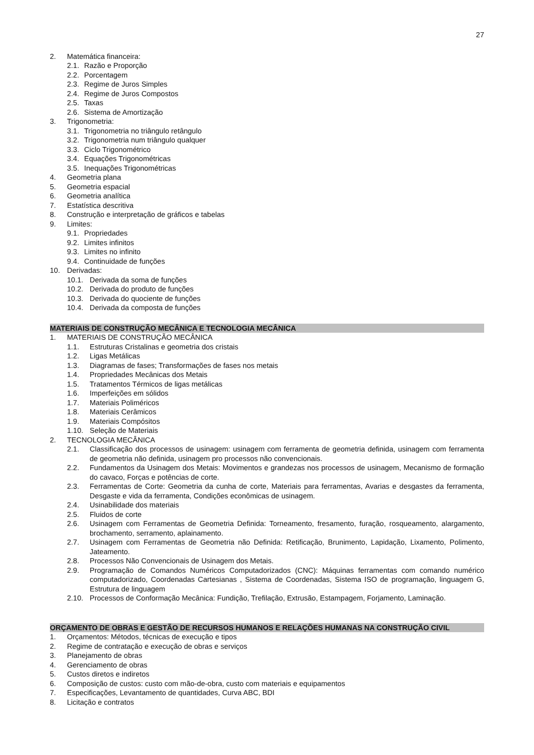27
2. Matemática financeira:
2.1. Razão e Proporção
2.2. Porcentagem
2.3. Regime de Juros Simples
2.4. Regime de Juros Compostos
2.5. Taxas
2.6. Sistema de Amortização
3. Trigonometria:
3.1. Trigonometria no triângulo retângulo
3.2. Trigonometria num triângulo qualquer
3.3. Ciclo Trigonométrico
3.4. Equações Trigonométricas
3.5. Inequações Trigonométricas
4. Geometria plana
5. Geometria espacial
6. Geometria analítica
7. Estatística descritiva
8. Construção e interpretação de gráficos e tabelas
9. Limites:
9.1. Propriedades
9.2. Limites infinitos
9.3. Limites no infinito
9.4. Continuidade de funções
10. Derivadas:
10.1. Derivada da soma de funções
10.2. Derivada do produto de funções
10.3. Derivada do quociente de funções
10.4. Derivada da composta de funções
MATERIAIS DE CONSTRUÇÃO MECÂNICA E TECNOLOGIA MECÂNICA
1. MATERIAIS DE CONSTRUÇÃO MECÂNICA
1.1. Estruturas Cristalinas e geometria dos cristais
1.2. Ligas Metálicas
1.3. Diagramas de fases; Transformações de fases nos metais
1.4. Propriedades Mecânicas dos Metais
1.5. Tratamentos Térmicos de ligas metálicas
1.6. Imperfeições em sólidos
1.7. Materiais Poliméricos
1.8. Materiais Cerâmicos
1.9. Materiais Compósitos
1.10. Seleção de Materiais
2. TECNOLOGIA MECÂNICA
2.1. Classificação dos processos de usinagem: usinagem com ferramenta de geometria definida, usinagem com ferramenta de geometria não definida, usinagem pro processos não convencionais.
2.2. Fundamentos da Usinagem dos Metais: Movimentos e grandezas nos processos de usinagem, Mecanismo de formação do cavaco, Forças e potências de corte.
2.3. Ferramentas de Corte: Geometria da cunha de corte, Materiais para ferramentas, Avarias e desgastes da ferramenta, Desgaste e vida da ferramenta, Condições econômicas de usinagem.
2.4. Usinabilidade dos materiais
2.5. Fluidos de corte
2.6. Usinagem com Ferramentas de Geometria Definida: Torneamento, fresamento, furação, rosqueamento, alargamento, brochamento, serramento, aplainamento.
2.7. Usinagem com Ferramentas de Geometria não Definida: Retificação, Brunimento, Lapidação, Lixamento, Polimento, Jateamento.
2.8. Processos Não Convencionais de Usinagem dos Metais.
2.9. Programação de Comandos Numéricos Computadorizados (CNC): Máquinas ferramentas com comando numérico computadorizado, Coordenadas Cartesianas , Sistema de Coordenadas, Sistema ISO de programação, linguagem G, Estrutura de linguagem
2.10. Processos de Conformação Mecânica: Fundição, Trefilação, Extrusão, Estampagem, Forjamento, Laminação.
ORÇAMENTO DE OBRAS E GESTÃO DE RECURSOS HUMANOS E RELAÇÕES HUMANAS NA CONSTRUÇÃO CIVIL
1. Orçamentos: Métodos, técnicas de execução e tipos
2. Regime de contratação e execução de obras e serviços
3. Planejamento de obras
4. Gerenciamento de obras
5. Custos diretos e indiretos
6. Composição de custos: custo com mão-de-obra, custo com materiais e equipamentos
7. Especificações, Levantamento de quantidades, Curva ABC, BDI
8. Licitação e contratos